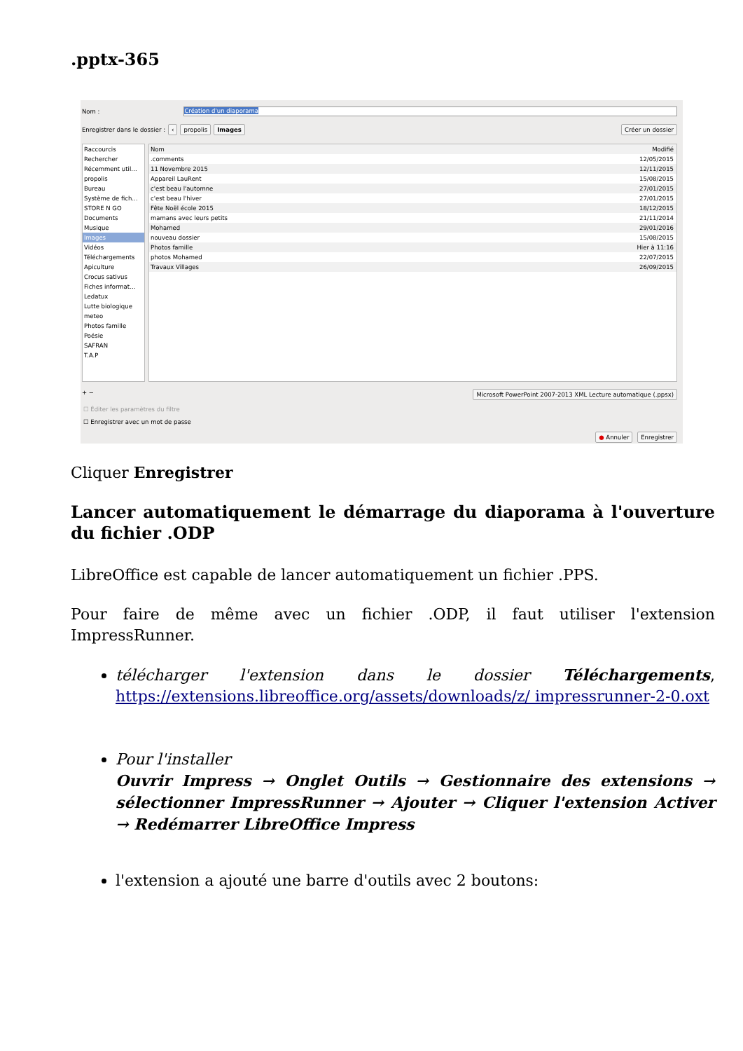.pptx-365
Nom :
Création d'un diaporama
Enregistrer dans le dossier : ‹ propolis Images Créer un dossier
Raccourcis
Rechercher
Récemment util…
propolis
Bureau
Système de fich…
STORE N GO
Documents
Musique
Images
Vidéos
Téléchargements
Apiculture
Crocus sativus
Fiches informat…
Ledatux
Lutte biologique
meteo
Photos famille
Poésie
SAFRAN
T.A.P
Nom Modifié
.comments 12/05/2015
11 Novembre 2015 12/11/2015
Appareil LauRent 15/08/2015
c'est beau l'automne 27/01/2015
c'est beau l'hiver 27/01/2015
Fête Noël école 2015 18/12/2015
mamans avec leurs petits 21/11/2014
Mohamed 29/01/2016
nouveau dossier 15/08/2015
Photos famille Hier à 11:16
photos Mohamed 22/07/2015
Travaux Villages 26/09/2015
+ − Microsoft PowerPoint 2007-2013 XML Lecture automatique (.ppsx)
☐ Éditer les paramètres du filtre
☐ Enregistrer avec un mot de passe
● Annuler Enregistrer
Cliquer Enregistrer
Lancer automatiquement le démarrage du diaporama à l'ouverture du fichier .ODP
LibreOffice est capable de lancer automatiquement un fichier .PPS.
Pour faire de même avec un fichier .ODP, il faut utiliser l'extension ImpressRunner.
télécharger l'extension dans le dossier Téléchargements, https://extensions.libreoffice.org/assets/downloads/z/ impressrunner-2-0.oxt
Pour l'installer
Ouvrir Impress → Onglet Outils → Gestionnaire des extensions → sélectionner ImpressRunner → Ajouter → Cliquer l'extension Activer → Redémarrer LibreOffice Impress
l'extension a ajouté une barre d'outils avec 2 boutons: